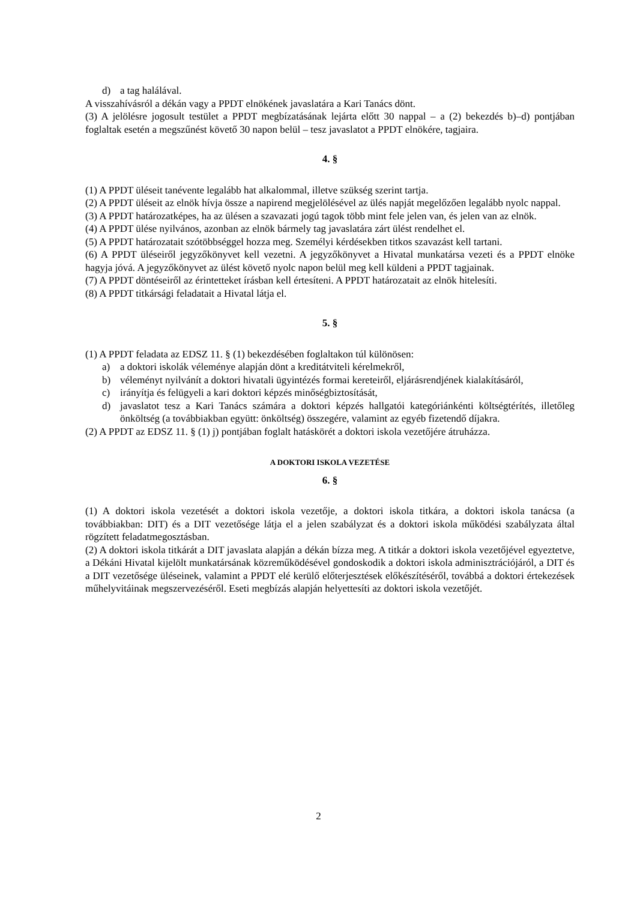d) a tag halálával.
A visszahívásról a dékán vagy a PPDT elnökének javaslatára a Kari Tanács dönt.
(3) A jelölésre jogosult testület a PPDT megbízatásának lejárta előtt 30 nappal – a (2) bekezdés b)–d) pontjában foglaltak esetén a megszűnést követő 30 napon belül – tesz javaslatot a PPDT elnökére, tagjaira.
4. §
(1) A PPDT üléseit tanévente legalább hat alkalommal, illetve szükség szerint tartja.
(2) A PPDT üléseit az elnök hívja össze a napirend megjelölésével az ülés napját megelőzően legalább nyolc nappal.
(3) A PPDT határozatképes, ha az ülésen a szavazati jogú tagok több mint fele jelen van, és jelen van az elnök.
(4) A PPDT ülése nyilvános, azonban az elnök bármely tag javaslatára zárt ülést rendelhet el.
(5) A PPDT határozatait szótöbbséggel hozza meg. Személyi kérdésekben titkos szavazást kell tartani.
(6) A PPDT üléseiről jegyzőkönyvet kell vezetni. A jegyzőkönyvet a Hivatal munkatársa vezeti és a PPDT elnöke hagyja jóvá. A jegyzőkönyvet az ülést követő nyolc napon belül meg kell küldeni a PPDT tagjainak.
(7) A PPDT döntéseiről az érintetteket írásban kell értesíteni. A PPDT határozatait az elnök hitelesíti.
(8) A PPDT titkársági feladatait a Hivatal látja el.
5. §
(1) A PPDT feladata az EDSZ 11. § (1) bekezdésében foglaltakon túl különösen:
a) a doktori iskolák véleménye alapján dönt a kreditátviteli kérelmekről,
b) véleményt nyilvánít a doktori hivatali ügyintézés formai kereteiről, eljárásrendjének kialakításáról,
c) irányítja és felügyeli a kari doktori képzés minőségbiztosítását,
d) javaslatot tesz a Kari Tanács számára a doktori képzés hallgatói kategóriánkénti költségtérítés, illetőleg önköltség (a továbbiakban együtt: önköltség) összegére, valamint az egyéb fizetendő díjakra.
(2) A PPDT az EDSZ 11. § (1) j) pontjában foglalt hatáskörét a doktori iskola vezetőjére átruházza.
A DOKTORI ISKOLA VEZETÉSE
6. §
(1) A doktori iskola vezetését a doktori iskola vezetője, a doktori iskola titkára, a doktori iskola tanácsa (a továbbiakban: DIT) és a DIT vezetősége látja el a jelen szabályzat és a doktori iskola működési szabályzata által rögzített feladatmegosztásban.
(2) A doktori iskola titkárát a DIT javaslata alapján a dékán bízza meg. A titkár a doktori iskola vezetőjével egyeztetve, a Dékáni Hivatal kijelölt munkatársának közreműködésével gondoskodik a doktori iskola adminisztrációjáról, a DIT és a DIT vezetősége üléseinek, valamint a PPDT elé kerülő előterjesztések előkészítéséről, továbbá a doktori értekezések műhelyvitáinak megszervezéséről. Eseti megbízás alapján helyettesíti az doktori iskola vezetőjét.
2